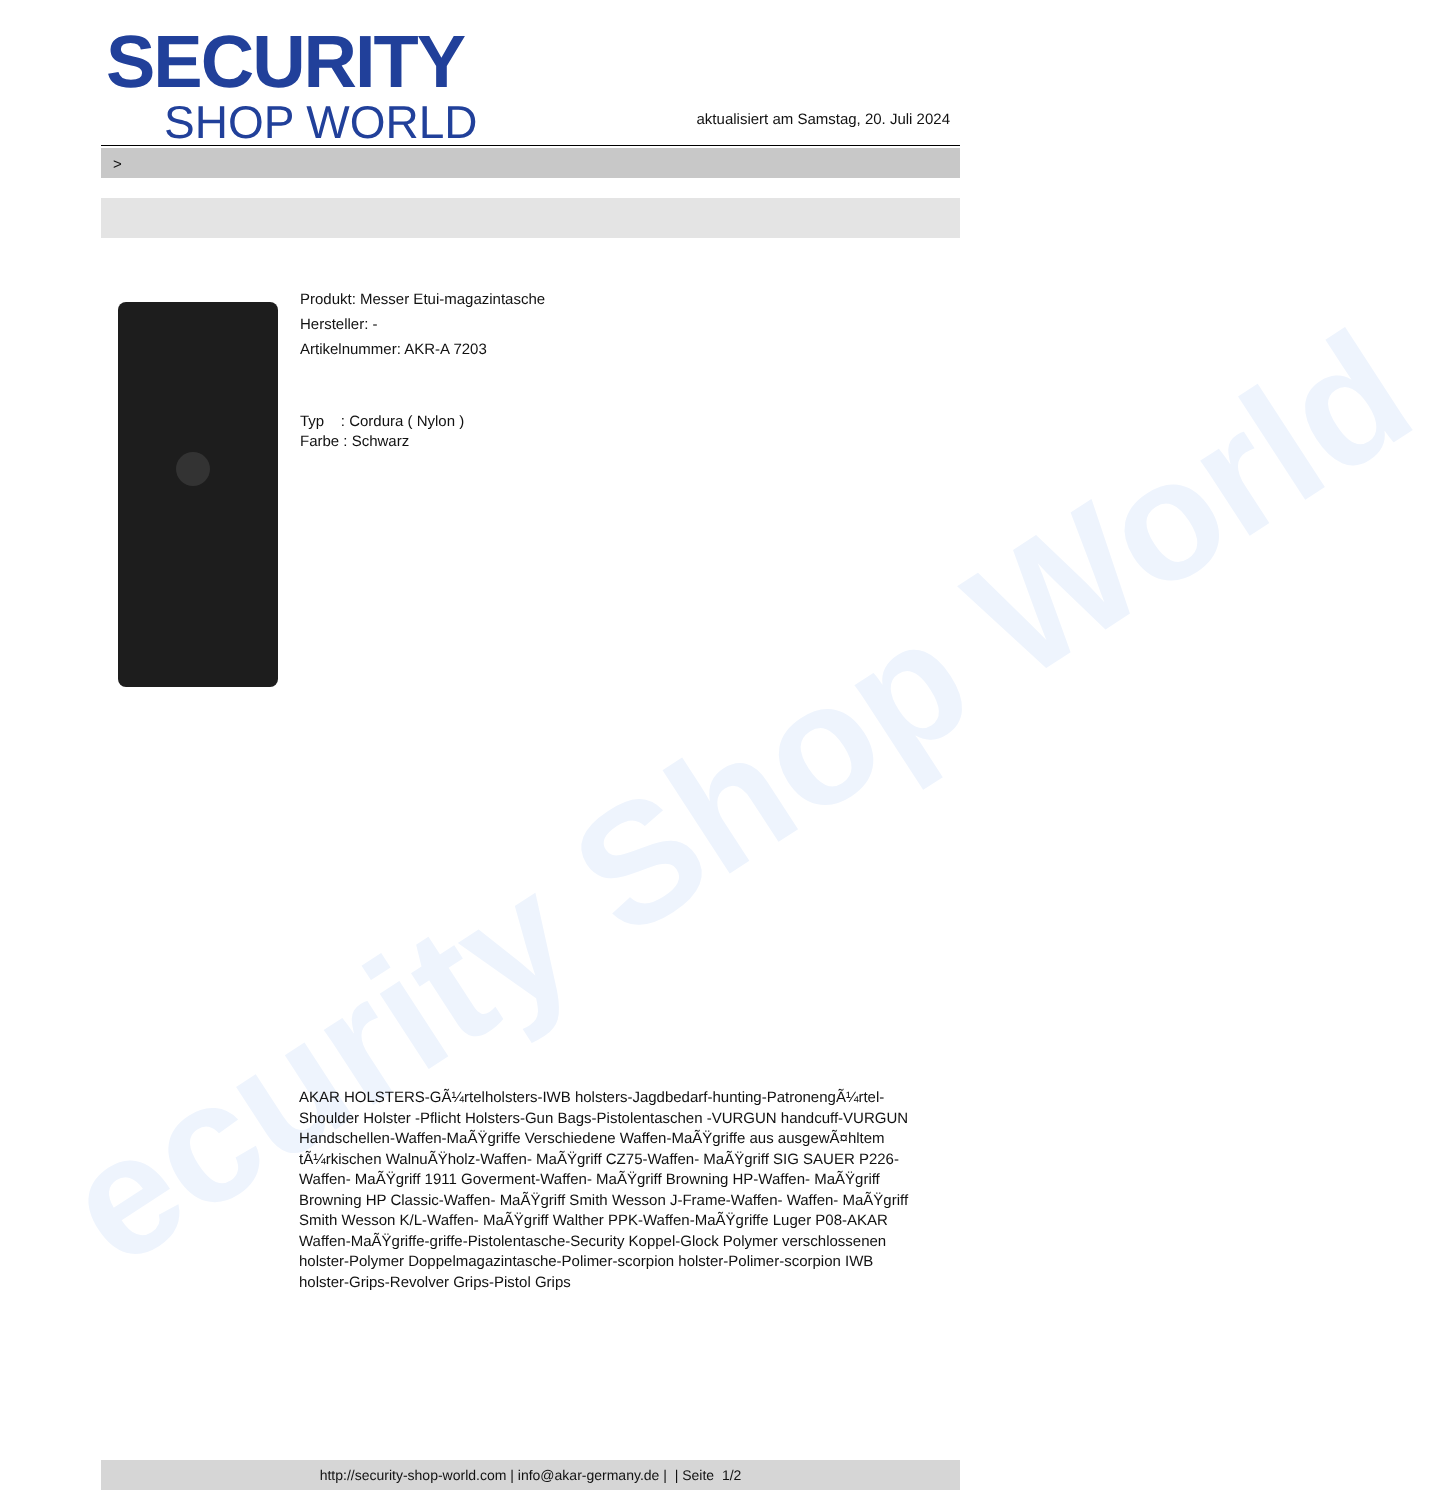ecurity Shop World
SECURITY
SHOP WORLD
aktualisiert am Samstag, 20. Juli 2024
>
Produkt: Messer Etui-magazintasche
Hersteller: -
Artikelnummer: AKR-A 7203
Typ : Cordura ( Nylon )
Farbe : Schwarz
AKAR HOLSTERS-GÃ¼rtelholsters-IWB holsters-Jagdbedarf-hunting-PatronengÃ¼rtel- Shoulder Holster -Pflicht Holsters-Gun Bags-Pistolentaschen -VURGUN handcuff-VURGUN Handschellen-Waffen-MaÃŸgriffe Verschiedene Waffen-MaÃŸgriffe aus ausgewÃ¤hltem tÃ¼rkischen WalnuÃŸholz-Waffen- MaÃŸgriff CZ75-Waffen- MaÃŸgriff SIG SAUER P226-Waffen- MaÃŸgriff 1911 Goverment-Waffen- MaÃŸgriff Browning HP-Waffen- MaÃŸgriff Browning HP Classic-Waffen- MaÃŸgriff Smith Wesson J-Frame-Waffen- Waffen- MaÃŸgriff Smith Wesson K/L-Waffen- MaÃŸgriff Walther PPK-Waffen-MaÃŸgriffe Luger P08-AKAR Waffen-MaÃŸgriffe-griffe-Pistolentasche-Security Koppel-Glock Polymer verschlossenen holster-Polymer Doppelmagazintasche-Polimer-scorpion holster-Polimer-scorpion IWB holster-Grips-Revolver Grips-Pistol Grips
http://security-shop-world.com | info@akar-germany.de | | Seite 1/2